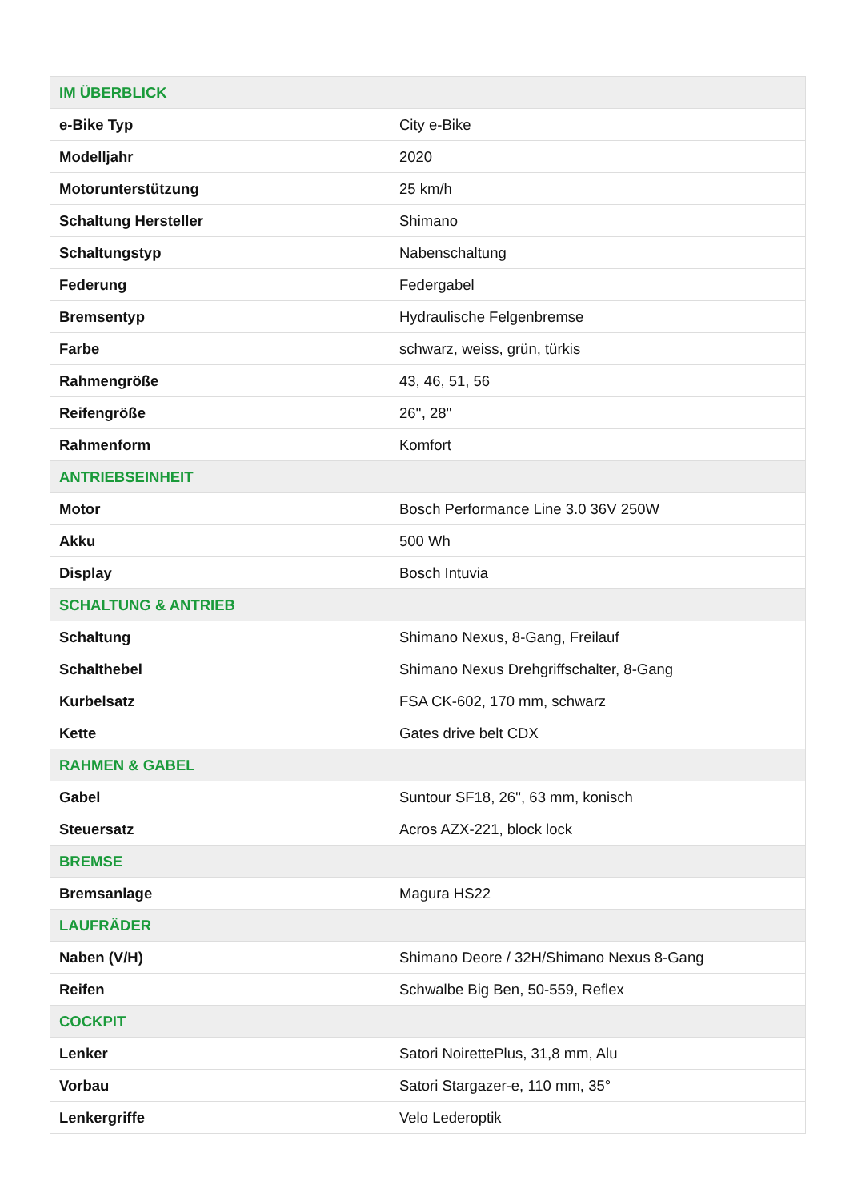| IM ÜBERBLICK | |
| --- | --- |
| e-Bike Typ | City e-Bike |
| Modelljahr | 2020 |
| Motorunterstützung | 25 km/h |
| Schaltung Hersteller | Shimano |
| Schaltungstyp | Nabenschaltung |
| Federung | Federgabel |
| Bremsentyp | Hydraulische Felgenbremse |
| Farbe | schwarz, weiss, grün, türkis |
| Rahmengröße | 43, 46, 51, 56 |
| Reifengröße | 26'', 28'' |
| Rahmenform | Komfort |
| ANTRIEBSEINHEIT | |
| Motor | Bosch Performance Line 3.0 36V 250W |
| Akku | 500 Wh |
| Display | Bosch Intuvia |
| SCHALTUNG & ANTRIEB | |
| Schaltung | Shimano Nexus, 8-Gang, Freilauf |
| Schalthebel | Shimano Nexus Drehgriffschalter, 8-Gang |
| Kurbelsatz | FSA CK-602, 170 mm, schwarz |
| Kette | Gates drive belt CDX |
| RAHMEN & GABEL | |
| Gabel | Suntour SF18, 26'', 63 mm, konisch |
| Steuersatz | Acros AZX-221, block lock |
| BREMSE | |
| Bremsanlage | Magura HS22 |
| LAUFRÄDER | |
| Naben (V/H) | Shimano Deore / 32H/Shimano Nexus 8-Gang |
| Reifen | Schwalbe Big Ben, 50-559, Reflex |
| COCKPIT | |
| Lenker | Satori NoirettePlus, 31,8 mm, Alu |
| Vorbau | Satori Stargazer-e, 110 mm, 35° |
| Lenkergriffe | Velo Lederoptik |